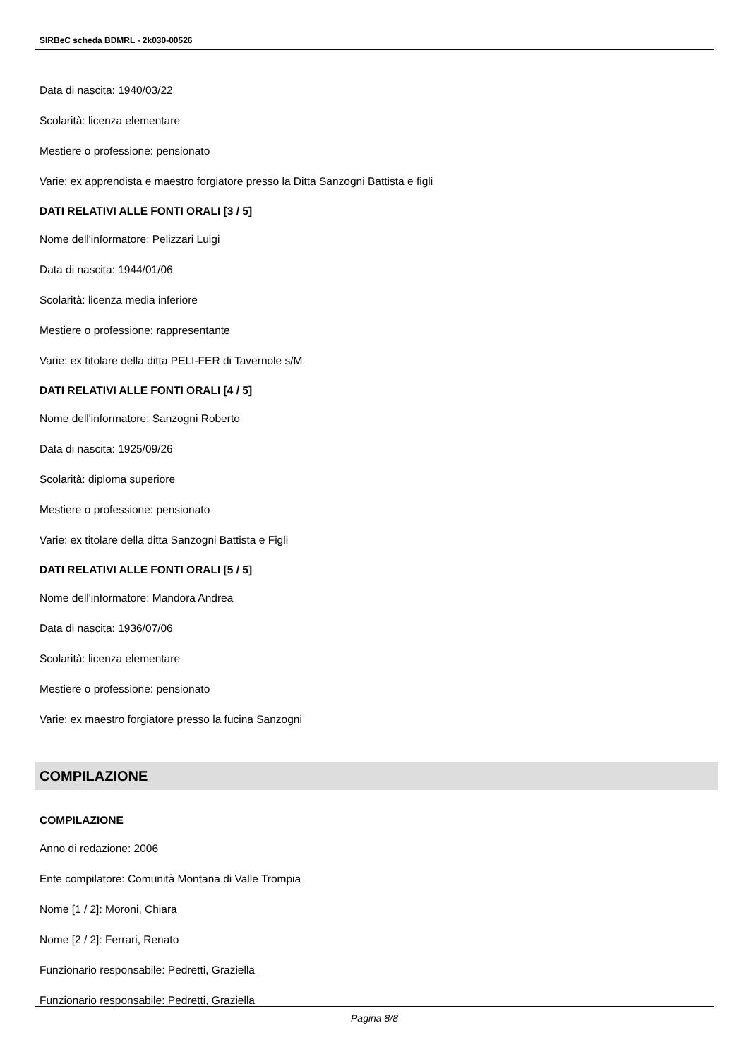SIRBeC scheda BDMRL - 2k030-00526
Data di nascita: 1940/03/22
Scolarità: licenza elementare
Mestiere o professione: pensionato
Varie: ex apprendista e maestro forgiatore presso la Ditta Sanzogni Battista e figli
DATI RELATIVI ALLE FONTI ORALI [3 / 5]
Nome dell'informatore: Pelizzari Luigi
Data di nascita: 1944/01/06
Scolarità: licenza media inferiore
Mestiere o professione: rappresentante
Varie: ex titolare della ditta PELI-FER di Tavernole s/M
DATI RELATIVI ALLE FONTI ORALI [4 / 5]
Nome dell'informatore: Sanzogni Roberto
Data di nascita: 1925/09/26
Scolarità: diploma superiore
Mestiere o professione: pensionato
Varie: ex titolare della ditta Sanzogni Battista e Figli
DATI RELATIVI ALLE FONTI ORALI [5 / 5]
Nome dell'informatore: Mandora Andrea
Data di nascita: 1936/07/06
Scolarità: licenza elementare
Mestiere o professione: pensionato
Varie: ex maestro forgiatore presso la fucina Sanzogni
COMPILAZIONE
COMPILAZIONE
Anno di redazione: 2006
Ente compilatore: Comunità Montana di Valle Trompia
Nome [1 / 2]: Moroni, Chiara
Nome [2 / 2]: Ferrari, Renato
Funzionario responsabile: Pedretti, Graziella
Funzionario responsabile: Pedretti, Graziella
Pagina 8/8